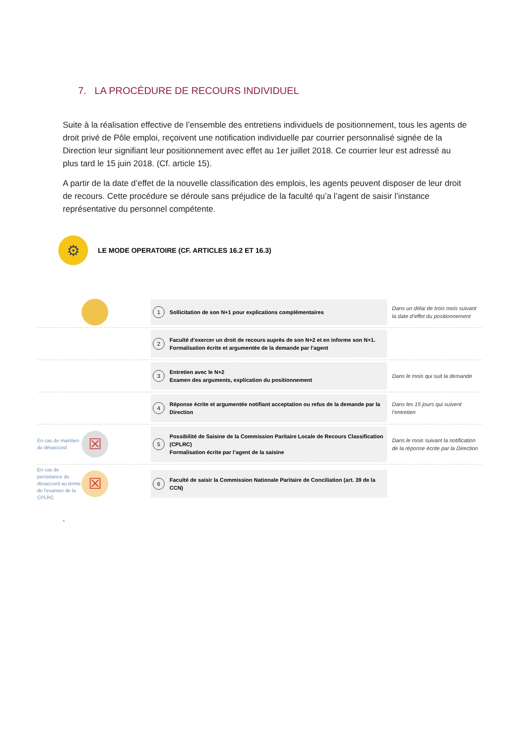7. LA PROCÉDURE DE RECOURS INDIVIDUEL
Suite à la réalisation effective de l’ensemble des entretiens individuels de positionnement, tous les agents de droit privé de Pôle emploi, reçoivent une notification individuelle par courrier personnalisé signée de la Direction leur signifiant leur positionnement avec effet au 1er juillet 2018. Ce courrier leur est adressé au plus tard le 15 juin 2018. (Cf. article 15).
A partir de la date d’effet de la nouvelle classification des emplois, les agents peuvent disposer de leur droit de recours. Cette procédure se déroule sans préjudice de la faculté qu’a l’agent de saisir l’instance représentative du personnel compétente.
⚙
LE MODE OPERATOIRE (CF. ARTICLES 16.2 ET 16.3)
1 Sollicitation de son N+1 pour explications complémentaires
Dans un délai de trois mois suivant la date d’effet du positionnement
2 Faculté d’exercer un droit de recours auprès de son N+2 et en informe son N+1.
Formalisation écrite et argumentée de la demande par l’agent
3 Entretien avec le N+2
Examen des arguments, explication du positionnement
Dans le mois qui suit la demande
4 Réponse écrite et argumentée notifiant acceptation ou refus de la demande par la Direction
Dans les 15 jours qui suivent l’entretien
En cas de maintien du désaccord
☒
5 Possibilité de Saisine de la Commission Paritaire Locale de Recours Classification (CPLRC)
Formalisation écrite par l’agent de la saisine
Dans le mois suivant la notification de la réponse écrite par la Direction
En cas de persistance du désaccord au terme de l’examen de la CPLRC
☒
6 Faculté de saisir la Commission Nationale Paritaire de Conciliation (art. 39 de la CCN)
.